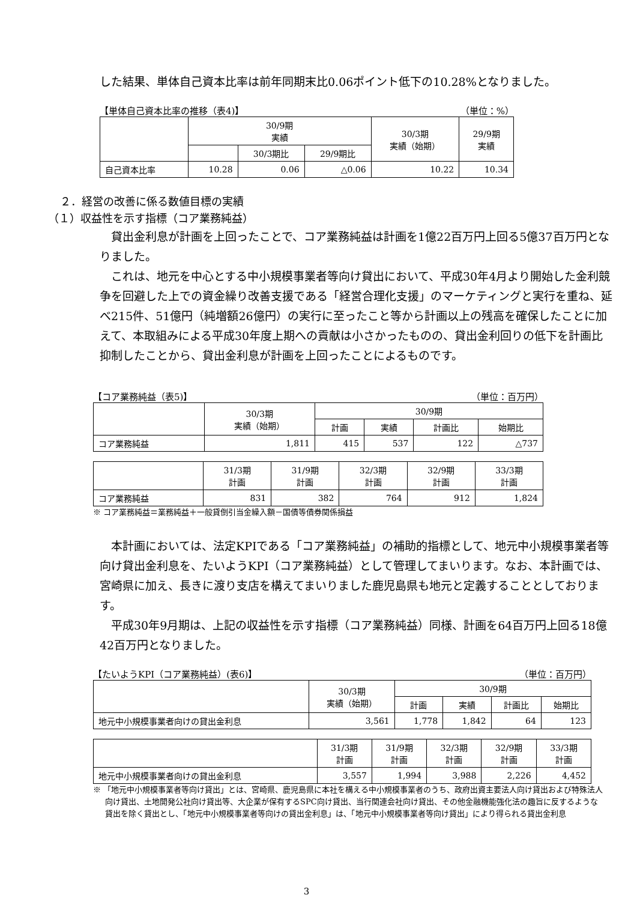した結果、単体自己資本比率は前年同期末比0.06ポイント低下の10.28%となりました。
【単体自己資本比率の推移（表4)】 （単位：%）
| | 30/9期 実績 | | | 30/3期 実績（始期） | 29/9期 実績 |
| --- | --- | --- | --- | --- | --- |
| | | 30/3期比 | 29/9期比 | | |
| 自己資本比率 | 10.28 | 0.06 | △0.06 | 10.22 | 10.34 |
２．経営の改善に係る数値目標の実績
（１）収益性を示す指標（コア業務純益）
貸出金利息が計画を上回ったことで、コア業務純益は計画を1億22百万円上回る5億37百万円となりました。
これは、地元を中心とする中小規模事業者等向け貸出において、平成30年4月より開始した金利競争を回避した上での資金繰り改善支援である「経営合理化支援」のマーケティングと実行を重ね、延べ215件、51億円（純増額26億円）の実行に至ったこと等から計画以上の残高を確保したことに加えて、本取組みによる平成30年度上期への貢献は小さかったものの、貸出金利回りの低下を計画比抑制したことから、貸出金利息が計画を上回ったことによるものです。
【コア業務純益（表5)】 （単位：百万円）
| | 30/3期 実績（始期） | 30/9期 | | | |
| --- | --- | --- | --- | --- | --- |
| | | 計画 | 実績 | 計画比 | 始期比 |
| コア業務純益 | 1,811 | 415 | 537 | 122 | △737 |
| | 31/3期 計画 | 31/9期 計画 | 32/3期 計画 | 32/9期 計画 | 33/3期 計画 |
| --- | --- | --- | --- | --- | --- |
| コア業務純益 | 831 | 382 | 764 | 912 | 1,824 |
※ コア業務純益＝業務純益＋一般貸倒引当金繰入額－国債等債券関係損益
本計画においては、法定KPIである「コア業務純益」の補助的指標として、地元中小規模事業者等向け貸出金利息を、たいようKPI（コア業務純益）として管理してまいります。なお、本計画では、宮崎県に加え、長きに渡り支店を構えてまいりました鹿児島県も地元と定義することとしております。
平成30年9月期は、上記の収益性を示す指標（コア業務純益）同様、計画を64百万円上回る18億42百万円となりました。
【たいようKPI（コア業務純益）(表6)】 （単位：百万円）
| | 30/3期 実績（始期） | 30/9期 | | | |
| --- | --- | --- | --- | --- | --- |
| | | 計画 | 実績 | 計画比 | 始期比 |
| 地元中小規模事業者向けの貸出金利息 | 3,561 | 1,778 | 1,842 | 64 | 123 |
| | 31/3期 計画 | 31/9期 計画 | 32/3期 計画 | 32/9期 計画 | 33/3期 計画 |
| --- | --- | --- | --- | --- | --- |
| 地元中小規模事業者向けの貸出金利息 | 3,557 | 1,994 | 3,988 | 2,226 | 4,452 |
※ 「地元中小規模事業者等向け貸出」とは、宮崎県、鹿児島県に本社を構える中小規模事業者のうち、政府出資主要法人向け貸出および特殊法人向け貸出、土地開発公社向け貸出等、大企業が保有するSPC向け貸出、当行関連会社向け貸出、その他金融機能強化法の趣旨に反するような貸出を除く貸出とし、「地元中小規模事業者等向けの貸出金利息」は、「地元中小規模事業者等向け貸出」により得られる貸出金利息
3